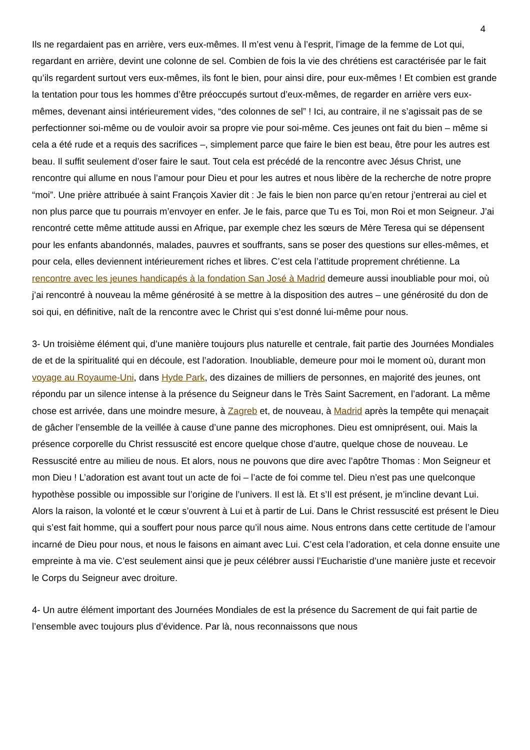4
Ils ne regardaient pas en arrière, vers eux-mêmes. Il m’est venu à l’esprit, l’image de la femme de Lot qui, regardant en arrière, devint une colonne de sel. Combien de fois la vie des chrétiens est caractérisée par le fait qu’ils regardent surtout vers eux-mêmes, ils font le bien, pour ainsi dire, pour eux-mêmes ! Et combien est grande la tentation pour tous les hommes d’être préoccupés surtout d’eux-mêmes, de regarder en arrière vers eux-mêmes, devenant ainsi intérieurement vides, “des colonnes de sel” ! Ici, au contraire, il ne s’agissait pas de se perfectionner soi-même ou de vouloir avoir sa propre vie pour soi-même. Ces jeunes ont fait du bien – même si cela a été rude et a requis des sacrifices –, simplement parce que faire le bien est beau, être pour les autres est beau. Il suffit seulement d’oser faire le saut. Tout cela est précédé de la rencontre avec Jésus Christ, une rencontre qui allume en nous l’amour pour Dieu et pour les autres et nous libère de la recherche de notre propre “moi”. Une prière attribuée à saint François Xavier dit : Je fais le bien non parce qu’en retour j’entrerai au ciel et non plus parce que tu pourrais m’envoyer en enfer. Je le fais, parce que Tu es Toi, mon Roi et mon Seigneur. J’ai rencontré cette même attitude aussi en Afrique, par exemple chez les sœurs de Mère Teresa qui se dépensent pour les enfants abandonnés, malades, pauvres et souffrants, sans se poser des questions sur elles-mêmes, et pour cela, elles deviennent intérieurement riches et libres. C’est cela l’attitude proprement chrétienne. La rencontre avec les jeunes handicapés à la fondation San José à Madrid demeure aussi inoubliable pour moi, où j’ai rencontré à nouveau la même générosité à se mettre à la disposition des autres – une générosité du don de soi qui, en définitive, naît de la rencontre avec le Christ qui s’est donné lui-même pour nous.
3- Un troisième élément qui, d’une manière toujours plus naturelle et centrale, fait partie des Journées Mondiales de et de la spiritualité qui en découle, est l’adoration. Inoubliable, demeure pour moi le moment où, durant mon voyage au Royaume-Uni, dans Hyde Park, des dizaines de milliers de personnes, en majorité des jeunes, ont répondu par un silence intense à la présence du Seigneur dans le Très Saint Sacrement, en l’adorant. La même chose est arrivée, dans une moindre mesure, à Zagreb et, de nouveau, à Madrid après la tempête qui menaçait de gâcher l’ensemble de la veillée à cause d’une panne des microphones. Dieu est omniprésent, oui. Mais la présence corporelle du Christ ressuscité est encore quelque chose d’autre, quelque chose de nouveau. Le Ressuscité entre au milieu de nous. Et alors, nous ne pouvons que dire avec l’apôtre Thomas : Mon Seigneur et mon Dieu ! L’adoration est avant tout un acte de foi – l’acte de foi comme tel. Dieu n’est pas une quelconque hypothèse possible ou impossible sur l’origine de l’univers. Il est là. Et s’Il est présent, je m’incline devant Lui. Alors la raison, la volonté et le cœur s’ouvrent à Lui et à partir de Lui. Dans le Christ ressuscité est présent le Dieu qui s’est fait homme, qui a souffert pour nous parce qu’il nous aime. Nous entrons dans cette certitude de l’amour incarné de Dieu pour nous, et nous le faisons en aimant avec Lui. C’est cela l’adoration, et cela donne ensuite une empreinte à ma vie. C’est seulement ainsi que je peux célébrer aussi l’Eucharistie d’une manière juste et recevoir le Corps du Seigneur avec droiture.
4- Un autre élément important des Journées Mondiales de est la présence du Sacrement de qui fait partie de l’ensemble avec toujours plus d’évidence. Par là, nous reconnaissons que nous